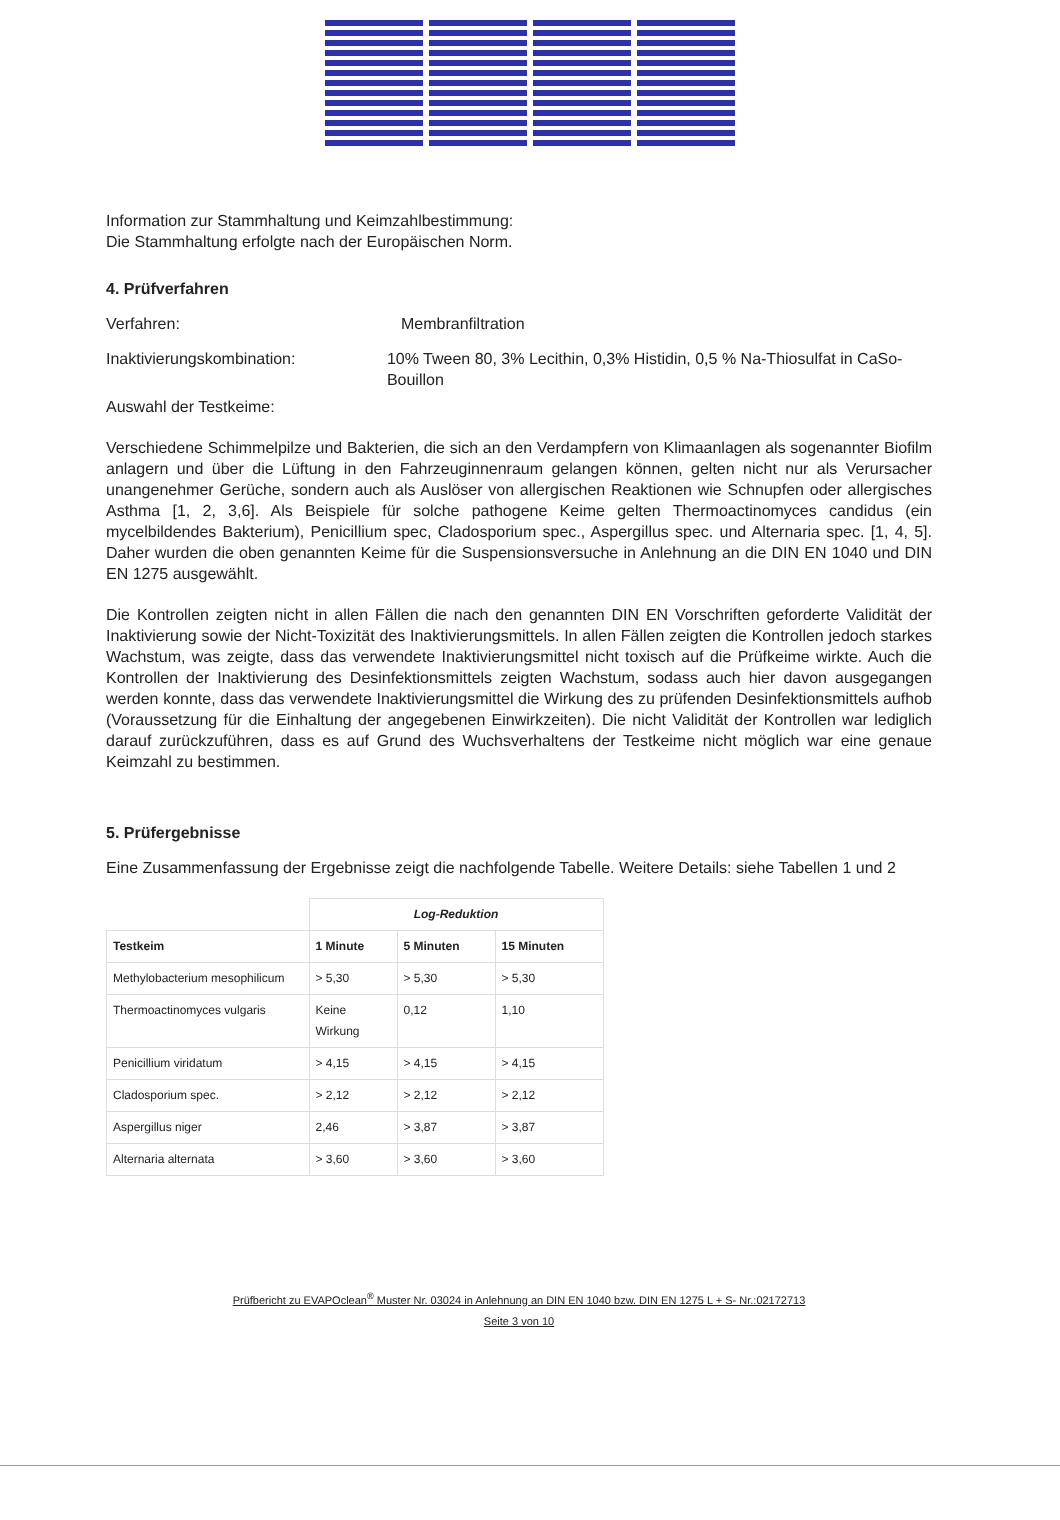Information zur Stammhaltung und Keimzahlbestimmung:
Die Stammhaltung erfolgte nach der Europäischen Norm.
4. Prüfverfahren
Verfahren: Membranfiltration
Inaktivierungskombination: 10% Tween 80, 3% Lecithin, 0,3% Histidin, 0,5 % Na-Thiosulfat in CaSo-Bouillon
Auswahl der Testkeime:
Verschiedene Schimmelpilze und Bakterien, die sich an den Verdampfern von Klimaanlagen als sogenannter Biofilm anlagern und über die Lüftung in den Fahrzeuginnenraum gelangen können, gelten nicht nur als Verursacher unangenehmer Gerüche, sondern auch als Auslöser von allergischen Reaktionen wie Schnupfen oder allergisches Asthma [1, 2, 3,6]. Als Beispiele für solche pathogene Keime gelten Thermoactinomyces candidus (ein mycelbildendes Bakterium), Penicillium spec, Cladosporium spec., Aspergillus spec. und Alternaria spec. [1, 4, 5]. Daher wurden die oben genannten Keime für die Suspensionsversuche in Anlehnung an die DIN EN 1040 und DIN EN 1275 ausgewählt.
Die Kontrollen zeigten nicht in allen Fällen die nach den genannten DIN EN Vorschriften geforderte Validität der Inaktivierung sowie der Nicht-Toxizität des Inaktivierungsmittels. In allen Fällen zeigten die Kontrollen jedoch starkes Wachstum, was zeigte, dass das verwendete Inaktivierungsmittel nicht toxisch auf die Prüfkeime wirkte. Auch die Kontrollen der Inaktivierung des Desinfektionsmittels zeigten Wachstum, sodass auch hier davon ausgegangen werden konnte, dass das verwendete Inaktivierungsmittel die Wirkung des zu prüfenden Desinfektionsmittels aufhob (Voraussetzung für die Einhaltung der angegebenen Einwirkzeiten). Die nicht Validität der Kontrollen war lediglich darauf zurückzuführen, dass es auf Grund des Wuchsverhaltens der Testkeime nicht möglich war eine genaue Keimzahl zu bestimmen.
5. Prüfergebnisse
Eine Zusammenfassung der Ergebnisse zeigt die nachfolgende Tabelle. Weitere Details: siehe Tabellen 1 und 2
| | Log-Reduktion | | |
| --- | --- | --- | --- |
| Testkeim | 1 Minute | 5 Minuten | 15 Minuten |
| Methylobacterium mesophilicum | > 5,30 | > 5,30 | > 5,30 |
| Thermoactinomyces vulgaris | Keine Wirkung | 0,12 | 1,10 |
| Penicillium viridatum | > 4,15 | > 4,15 | > 4,15 |
| Cladosporium spec. | > 2,12 | > 2,12 | > 2,12 |
| Aspergillus niger | 2,46 | > 3,87 | > 3,87 |
| Alternaria alternata | > 3,60 | > 3,60 | > 3,60 |
Prüfbericht zu EVAPOclean<sup>®</sup> Muster Nr. 03024 in Anlehnung an DIN EN 1040 bzw. DIN EN 1275 L + S- Nr.:02172713
Seite 3 von 10